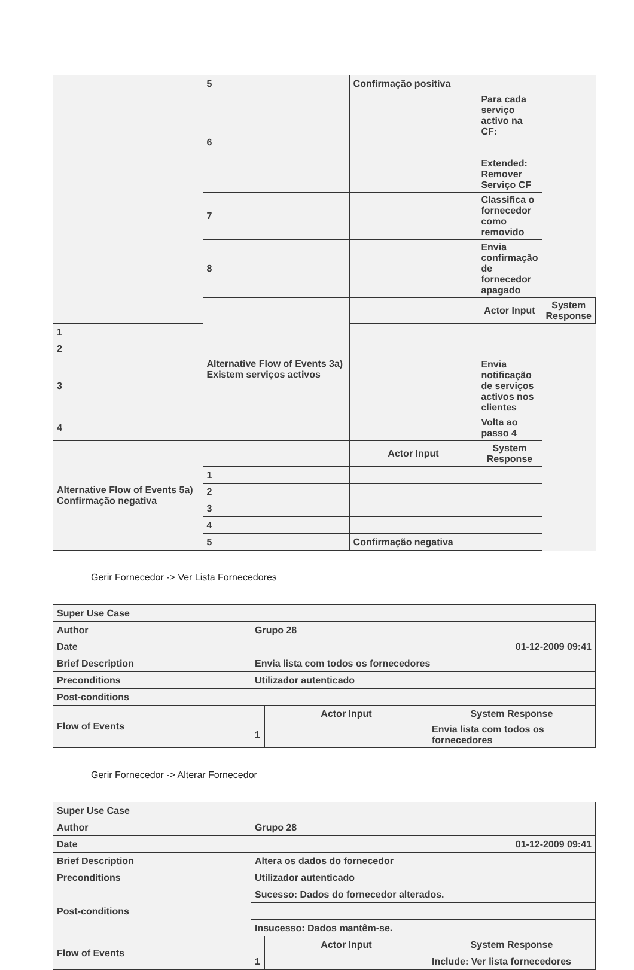| | 5 | Confirmação positiva | | |
| | 6 | | Para cada serviço activo na CF: | |
| | | | Extended: Remover Serviço CF | |
| | 7 | | Classifica o fornecedor como removido | |
| | 8 | | Envia confirmação de fornecedor apagado | |
| | Alternative Flow of Events 3a) Existem serviços activos | | Actor Input | System Response |
| 1 | | | | |
| 2 | | | | |
| 3 | | | Envia notificação de serviços activos nos clientes | |
| 4 | | | Volta ao passo 4 | |
| Alternative Flow of Events 5a) Confirmação negativa | | Actor Input | System Response | |
| | 1 | | | |
| | 2 | | | |
| | 3 | | | |
| | 4 | | | |
| | 5 | Confirmação negativa | | |
Gerir Fornecedor -> Ver Lista Fornecedores
| Super Use Case | | | |
| Author | Grupo 28 | | |
| Date | 01-12-2009 09:41 | | |
| Brief Description | Envia lista com todos os fornecedores | | |
| Preconditions | Utilizador autenticado | | |
| Post-conditions | | | |
| Flow of Events | | Actor Input | System Response |
| | 1 | | Envia lista com todos os fornecedores |
Gerir Fornecedor -> Alterar Fornecedor
| Super Use Case | | | |
| Author | Grupo 28 | | |
| Date | 01-12-2009 09:41 | | |
| Brief Description | Altera os dados do fornecedor | | |
| Preconditions | Utilizador autenticado | | |
| Post-conditions | Sucesso: Dados do fornecedor alterados. | | |
| | Insucesso: Dados mantêm-se. | | |
| Flow of Events | | Actor Input | System Response |
| | 1 | | Include: Ver lista fornecedores |